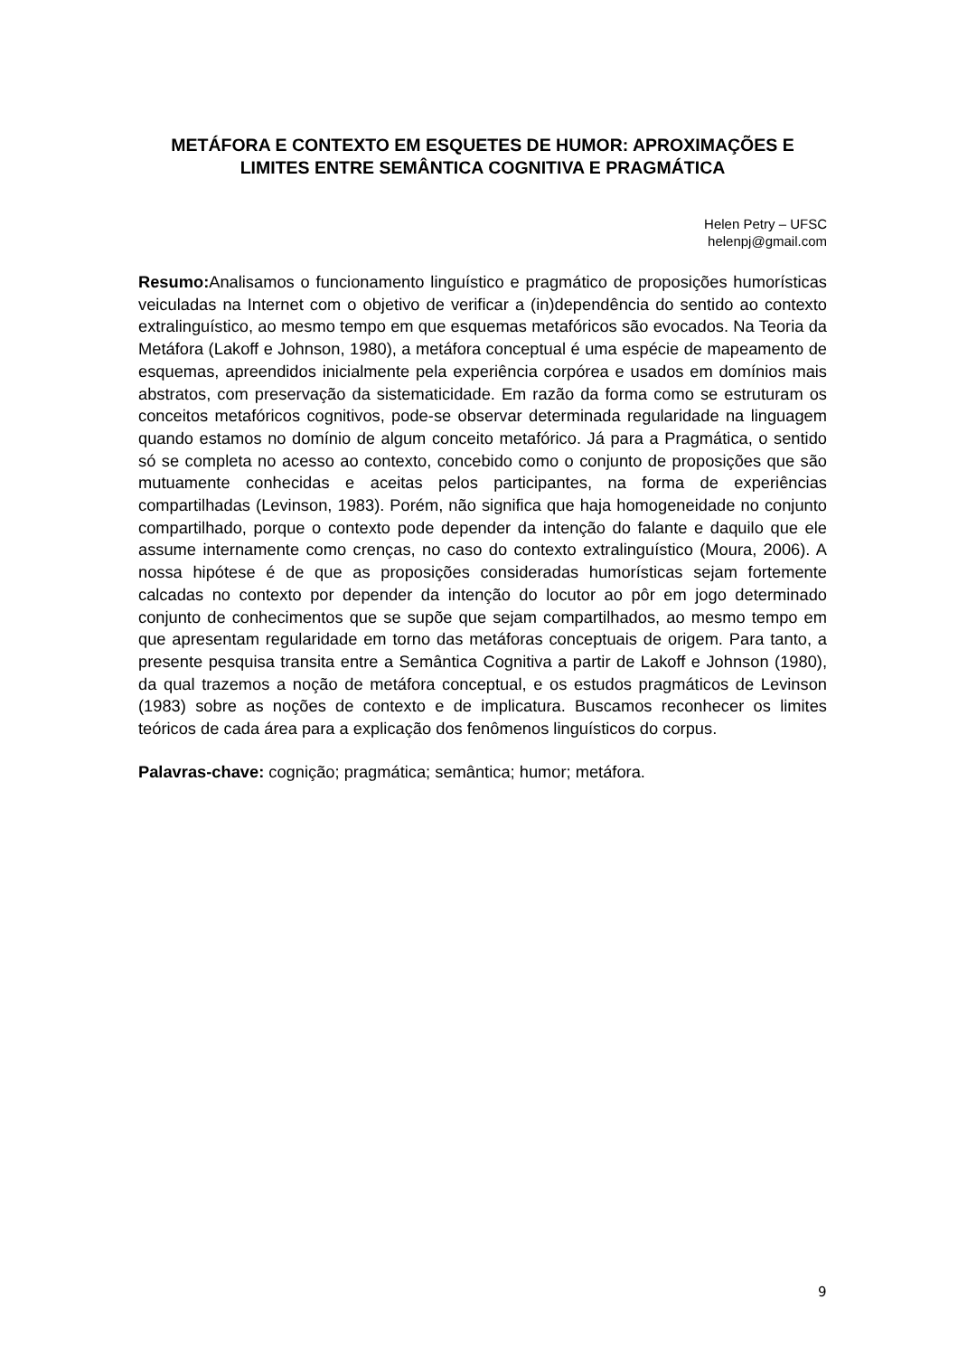METÁFORA E CONTEXTO EM ESQUETES DE HUMOR: APROXIMAÇÕES E LIMITES ENTRE SEMÂNTICA COGNITIVA E PRAGMÁTICA
Helen Petry – UFSC
helenpj@gmail.com
Resumo: Analisamos o funcionamento linguístico e pragmático de proposições humorísticas veiculadas na Internet com o objetivo de verificar a (in)dependência do sentido ao contexto extralinguístico, ao mesmo tempo em que esquemas metafóricos são evocados. Na Teoria da Metáfora (Lakoff e Johnson, 1980), a metáfora conceptual é uma espécie de mapeamento de esquemas, apreendidos inicialmente pela experiência corpórea e usados em domínios mais abstratos, com preservação da sistematicidade. Em razão da forma como se estruturam os conceitos metafóricos cognitivos, pode-se observar determinada regularidade na linguagem quando estamos no domínio de algum conceito metafórico. Já para a Pragmática, o sentido só se completa no acesso ao contexto, concebido como o conjunto de proposições que são mutuamente conhecidas e aceitas pelos participantes, na forma de experiências compartilhadas (Levinson, 1983). Porém, não significa que haja homogeneidade no conjunto compartilhado, porque o contexto pode depender da intenção do falante e daquilo que ele assume internamente como crenças, no caso do contexto extralinguístico (Moura, 2006). A nossa hipótese é de que as proposições consideradas humorísticas sejam fortemente calcadas no contexto por depender da intenção do locutor ao pôr em jogo determinado conjunto de conhecimentos que se supõe que sejam compartilhados, ao mesmo tempo em que apresentam regularidade em torno das metáforas conceptuais de origem. Para tanto, a presente pesquisa transita entre a Semântica Cognitiva a partir de Lakoff e Johnson (1980), da qual trazemos a noção de metáfora conceptual, e os estudos pragmáticos de Levinson (1983) sobre as noções de contexto e de implicatura. Buscamos reconhecer os limites teóricos de cada área para a explicação dos fenômenos linguísticos do corpus.
Palavras-chave: cognição; pragmática; semântica; humor; metáfora.
9